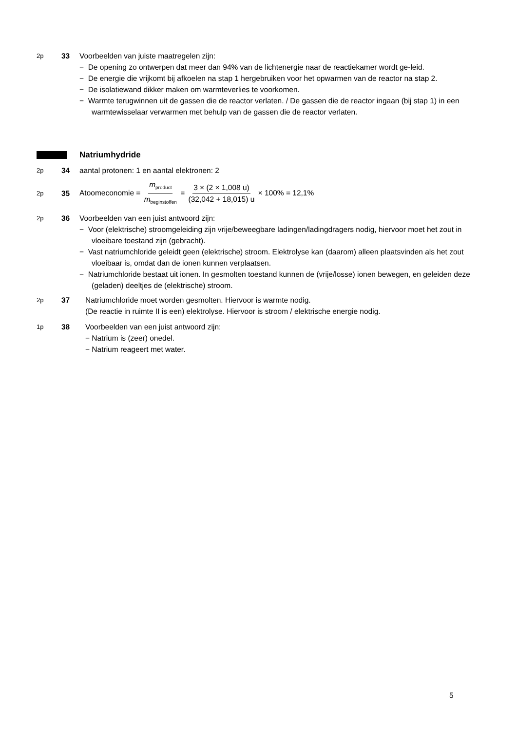2p
33 Voorbeelden van juiste maatregelen zijn:
− De opening zo ontwerpen dat meer dan 94% van de lichtenergie naar de reactiekamer wordt ge-leid.
− De energie die vrijkomt bij afkoelen na stap 1 hergebruiken voor het opwarmen van de reactor na stap 2.
− De isolatiewand dikker maken om warmteverlies te voorkomen.
− Warmte terugwinnen uit de gassen die de reactor verlaten. / De gassen die de reactor ingaan (bij stap 1) in een warmtewisselaar verwarmen met behulp van de gassen die de reactor verlaten.
Natriumhydride
2p
34 aantal protonen: 1 en aantal elektronen: 2
2p
35
Atoomeconomie = m<sub>product</sub> m<sub>beginstoffen</sub> = 3 × (2 × 1,008 u) (32,042 + 18,015) u × 100% = 12,1%
2p
36 Voorbeelden van een juist antwoord zijn:
− Voor (elektrische) stroomgeleiding zijn vrije/beweegbare ladingen/ladingdragers nodig, hiervoor moet het zout in vloeibare toestand zijn (gebracht).
− Vast natriumchloride geleidt geen (elektrische) stroom. Elektrolyse kan (daarom) alleen plaatsvinden als het zout vloeibaar is, omdat dan de ionen kunnen verplaatsen.
− Natriumchloride bestaat uit ionen. In gesmolten toestand kunnen de (vrije/losse) ionen bewegen, en geleiden deze (geladen) deeltjes de (elektrische) stroom.
2p
37 Natriumchloride moet worden gesmolten. Hiervoor is warmte nodig.
(De reactie in ruimte II is een) elektrolyse. Hiervoor is stroom / elektrische energie nodig.
1p
38 Voorbeelden van een juist antwoord zijn:
− Natrium is (zeer) onedel.
− Natrium reageert met water.
5